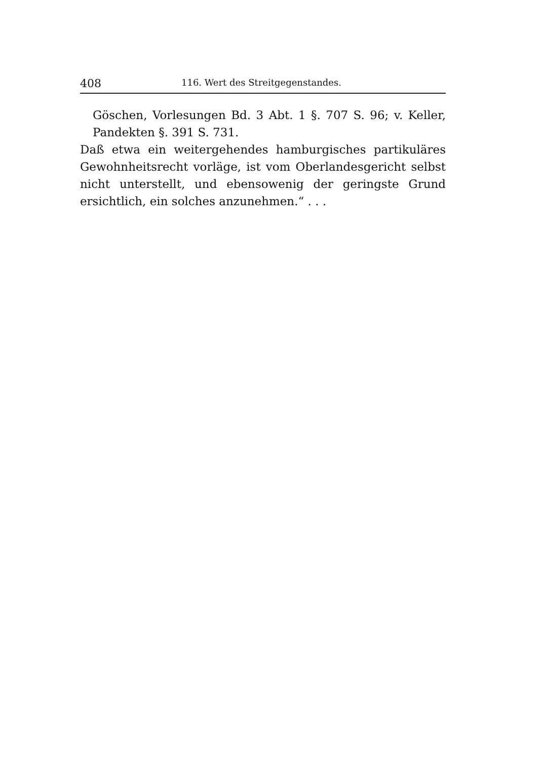408 116. Wert des Streitgegenstandes.
Göschen, Vorlesungen Bd. 3 Abt. 1 §. 707 S. 96; v. Keller, Pandekten §. 391 S. 731.
Daß etwa ein weitergehendes hamburgisches partikuläres Gewohnheitsrecht vorläge, ist vom Oberlandesgericht selbst nicht unterstellt, und ebensowenig der geringste Grund ersichtlich, ein solches anzunehmen.“ . . .